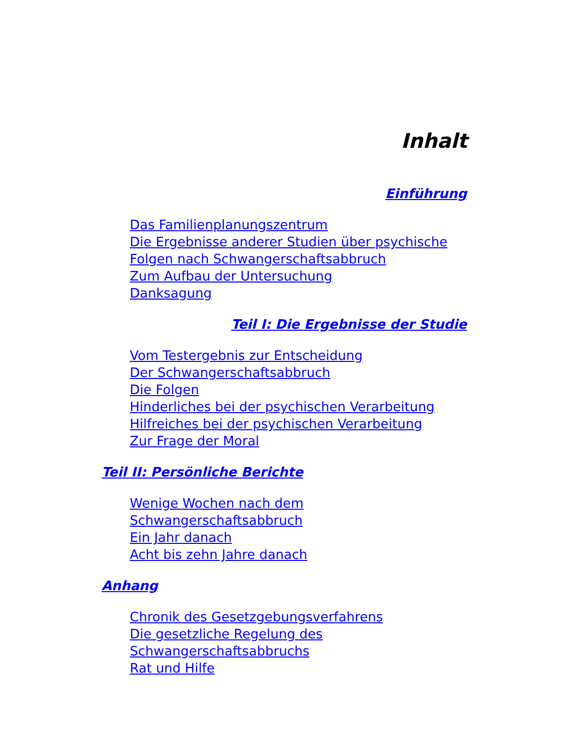Inhalt
Einführung
Das Familienplanungszentrum
Die Ergebnisse anderer Studien über psychische
Folgen nach Schwangerschaftsabbruch
Zum Aufbau der Untersuchung
Danksagung
Teil I: Die Ergebnisse der Studie
Vom Testergebnis zur Entscheidung
Der Schwangerschaftsabbruch
Die Folgen
Hinderliches bei der psychischen Verarbeitung
Hilfreiches bei der psychischen Verarbeitung
Zur Frage der Moral
Teil II: Persönliche Berichte
Wenige Wochen nach dem
Schwangerschaftsabbruch
Ein Jahr danach
Acht bis zehn Jahre danach
Anhang
Chronik des Gesetzgebungsverfahrens
Die gesetzliche Regelung des
Schwangerschaftsabbruchs
Rat und Hilfe